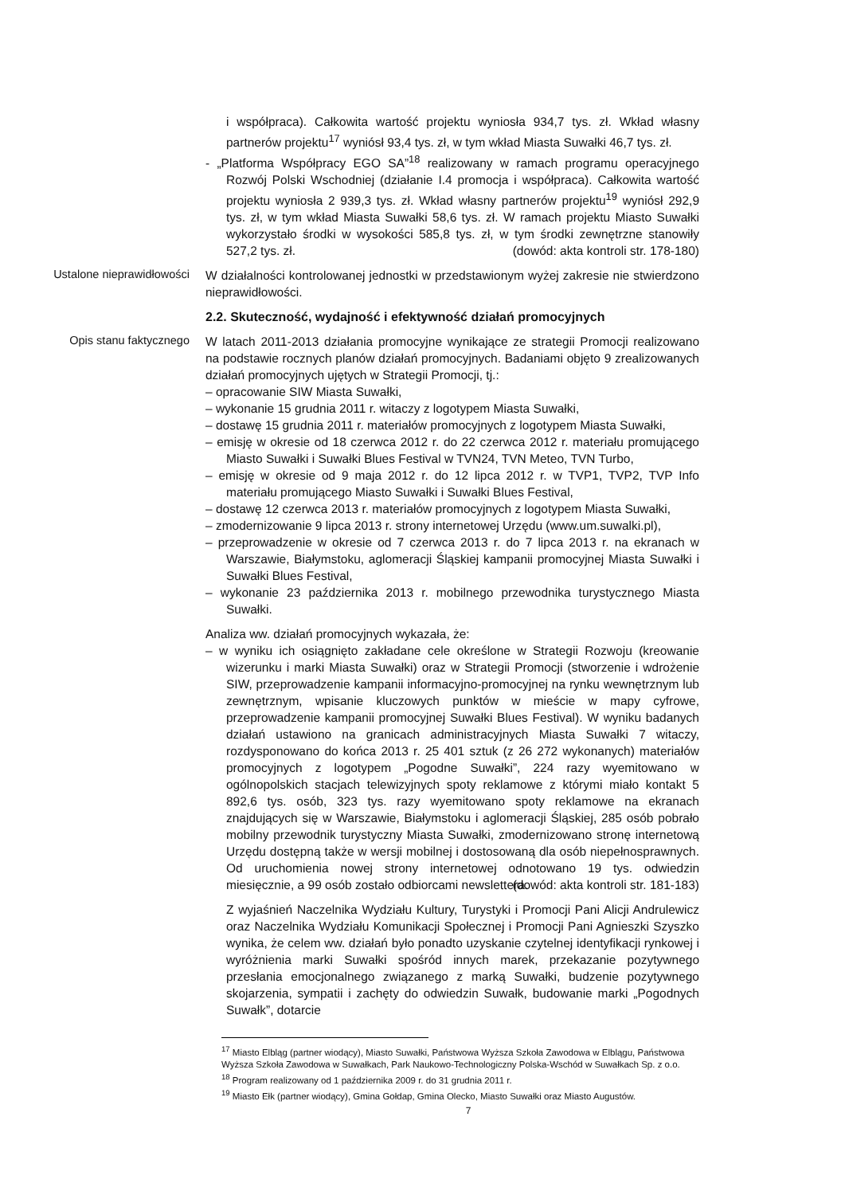i współpraca). Całkowita wartość projektu wyniosła 934,7 tys. zł. Wkład własny partnerów projektu<sup>17</sup> wyniósł 93,4 tys. zł, w tym wkład Miasta Suwałki 46,7 tys. zł.
- „Platforma Współpracy EGO SA”<sup>18</sup> realizowany w ramach programu operacyjnego Rozwój Polski Wschodniej (działanie I.4 promocja i współpraca). Całkowita wartość projektu wyniosła 2 939,3 tys. zł. Wkład własny partnerów projektu<sup>19</sup> wyniósł 292,9 tys. zł, w tym wkład Miasta Suwałki 58,6 tys. zł. W ramach projektu Miasto Suwałki wykorzystało środki w wysokości 585,8 tys. zł, w tym środki zewnętrzne stanowiły 527,2 tys. zł. (dowód: akta kontroli str. 178-180)
Ustalone nieprawidłowości
W działalności kontrolowanej jednostki w przedstawionym wyżej zakresie nie stwierdzono nieprawidłowości.
2.2. Skuteczność, wydajność i efektywność działań promocyjnych
Opis stanu faktycznego
W latach 2011-2013 działania promocyjne wynikające ze strategii Promocji realizowano na podstawie rocznych planów działań promocyjnych. Badaniami objęto 9 zrealizowanych działań promocyjnych ujętych w Strategii Promocji, tj.:
– opracowanie SIW Miasta Suwałki,
– wykonanie 15 grudnia 2011 r. witaczy z logotypem Miasta Suwałki,
– dostawę 15 grudnia 2011 r. materiałów promocyjnych z logotypem Miasta Suwałki,
– emisję w okresie od 18 czerwca 2012 r. do 22 czerwca 2012 r. materiału promującego Miasto Suwałki i Suwałki Blues Festival w TVN24, TVN Meteo, TVN Turbo,
– emisję w okresie od 9 maja 2012 r. do 12 lipca 2012 r. w TVP1, TVP2, TVP Info materiału promującego Miasto Suwałki i Suwałki Blues Festival,
– dostawę 12 czerwca 2013 r. materiałów promocyjnych z logotypem Miasta Suwałki,
– zmodernizowanie 9 lipca 2013 r. strony internetowej Urzędu (www.um.suwalki.pl),
– przeprowadzenie w okresie od 7 czerwca 2013 r. do 7 lipca 2013 r. na ekranach w Warszawie, Białymstoku, aglomeracji Śląskiej kampanii promocyjnej Miasta Suwałki i Suwałki Blues Festival,
– wykonanie 23 października 2013 r. mobilnego przewodnika turystycznego Miasta Suwałki.
Analiza ww. działań promocyjnych wykazała, że:
– w wyniku ich osiągnięto zakładane cele określone w Strategii Rozwoju (kreowanie wizerunku i marki Miasta Suwałki) oraz w Strategii Promocji (stworzenie i wdrożenie SIW, przeprowadzenie kampanii informacyjno-promocyjnej na rynku wewnętrznym lub zewnętrznym, wpisanie kluczowych punktów w mieście w mapy cyfrowe, przeprowadzenie kampanii promocyjnej Suwałki Blues Festival). W wyniku badanych działań ustawiono na granicach administracyjnych Miasta Suwałki 7 witaczy, rozdysponowano do końca 2013 r. 25 401 sztuk (z 26 272 wykonanych) materiałów promocyjnych z logotypem „Pogodne Suwałki”, 224 razy wyemitowano w ogólnopolskich stacjach telewizyjnych spoty reklamowe z którymi miało kontakt 5 892,6 tys. osób, 323 tys. razy wyemitowano spoty reklamowe na ekranach znajdujących się w Warszawie, Białymstoku i aglomeracji Śląskiej, 285 osób pobrało mobilny przewodnik turystyczny Miasta Suwałki, zmodernizowano stronę internetową Urzędu dostępną także w wersji mobilnej i dostosowaną dla osób niepełnosprawnych. Od uruchomienia nowej strony internetowej odnotowano 19 tys. odwiedzin miesięcznie, a 99 osób zostało odbiorcami newslettera. (dowód: akta kontroli str. 181-183)
Z wyjaśnień Naczelnika Wydziału Kultury, Turystyki i Promocji Pani Alicji Andrulewicz oraz Naczelnika Wydziału Komunikacji Społecznej i Promocji Pani Agnieszki Szyszko wynika, że celem ww. działań było ponadto uzyskanie czytelnej identyfikacji rynkowej i wyróżnienia marki Suwałki spośród innych marek, przekazanie pozytywnego przesłania emocjonalnego związanego z marką Suwałki, budzenie pozytywnego skojarzenia, sympatii i zachęty do odwiedzin Suwałk, budowanie marki „Pogodnych Suwałk”, dotarcie
<sup>17</sup> Miasto Elbląg (partner wiodący), Miasto Suwałki, Państwowa Wyższa Szkoła Zawodowa w Elblągu, Państwowa Wyższa Szkoła Zawodowa w Suwałkach, Park Naukowo-Technologiczny Polska-Wschód w Suwałkach Sp. z o.o.
<sup>18</sup> Program realizowany od 1 października 2009 r. do 31 grudnia 2011 r.
<sup>19</sup> Miasto Ełk (partner wiodący), Gmina Gołdap, Gmina Olecko, Miasto Suwałki oraz Miasto Augustów.
7